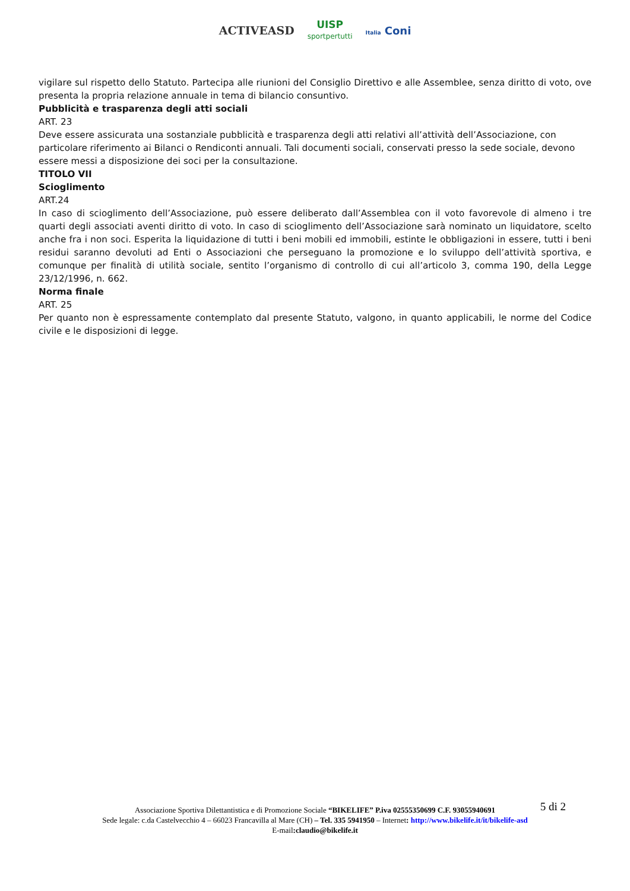ACTIVEASD
UISP
sportpertutti
Italia Coni
vigilare sul rispetto dello Statuto. Partecipa alle riunioni del Consiglio Direttivo e alle Assemblee, senza diritto di voto, ove presenta la propria relazione annuale in tema di bilancio consuntivo.
Pubblicità e trasparenza degli atti sociali
ART. 23
Deve essere assicurata una sostanziale pubblicità e trasparenza degli atti relativi all’attività dell’Associazione, con particolare riferimento ai Bilanci o Rendiconti annuali. Tali documenti sociali, conservati presso la sede sociale, devono essere messi a disposizione dei soci per la consultazione.
TITOLO VII
Scioglimento
ART.24
In caso di scioglimento dell’Associazione, può essere deliberato dall’Assemblea con il voto favorevole di almeno i tre quarti degli associati aventi diritto di voto. In caso di scioglimento dell’Associazione sarà nominato un liquidatore, scelto anche fra i non soci. Esperita la liquidazione di tutti i beni mobili ed immobili, estinte le obbligazioni in essere, tutti i beni residui saranno devoluti ad Enti o Associazioni che perseguano la promozione e lo sviluppo dell’attività sportiva, e comunque per finalità di utilità sociale, sentito l’organismo di controllo di cui all’articolo 3, comma 190, della Legge 23/12/1996, n. 662.
Norma finale
ART. 25
Per quanto non è espressamente contemplato dal presente Statuto, valgono, in quanto applicabili, le norme del Codice civile e le disposizioni di legge.
5 di 2
Associazione Sportiva Dilettantistica e di Promozione Sociale “BIKELIFE” P.iva 02555350699 C.F. 93055940691
Sede legale: c.da Castelvecchio 4 – 66023 Francavilla al Mare (CH) – Tel. 335 5941950 – Internet: http://www.bikelife.it/it/bikelife-asd
E-mail:claudio@bikelife.it